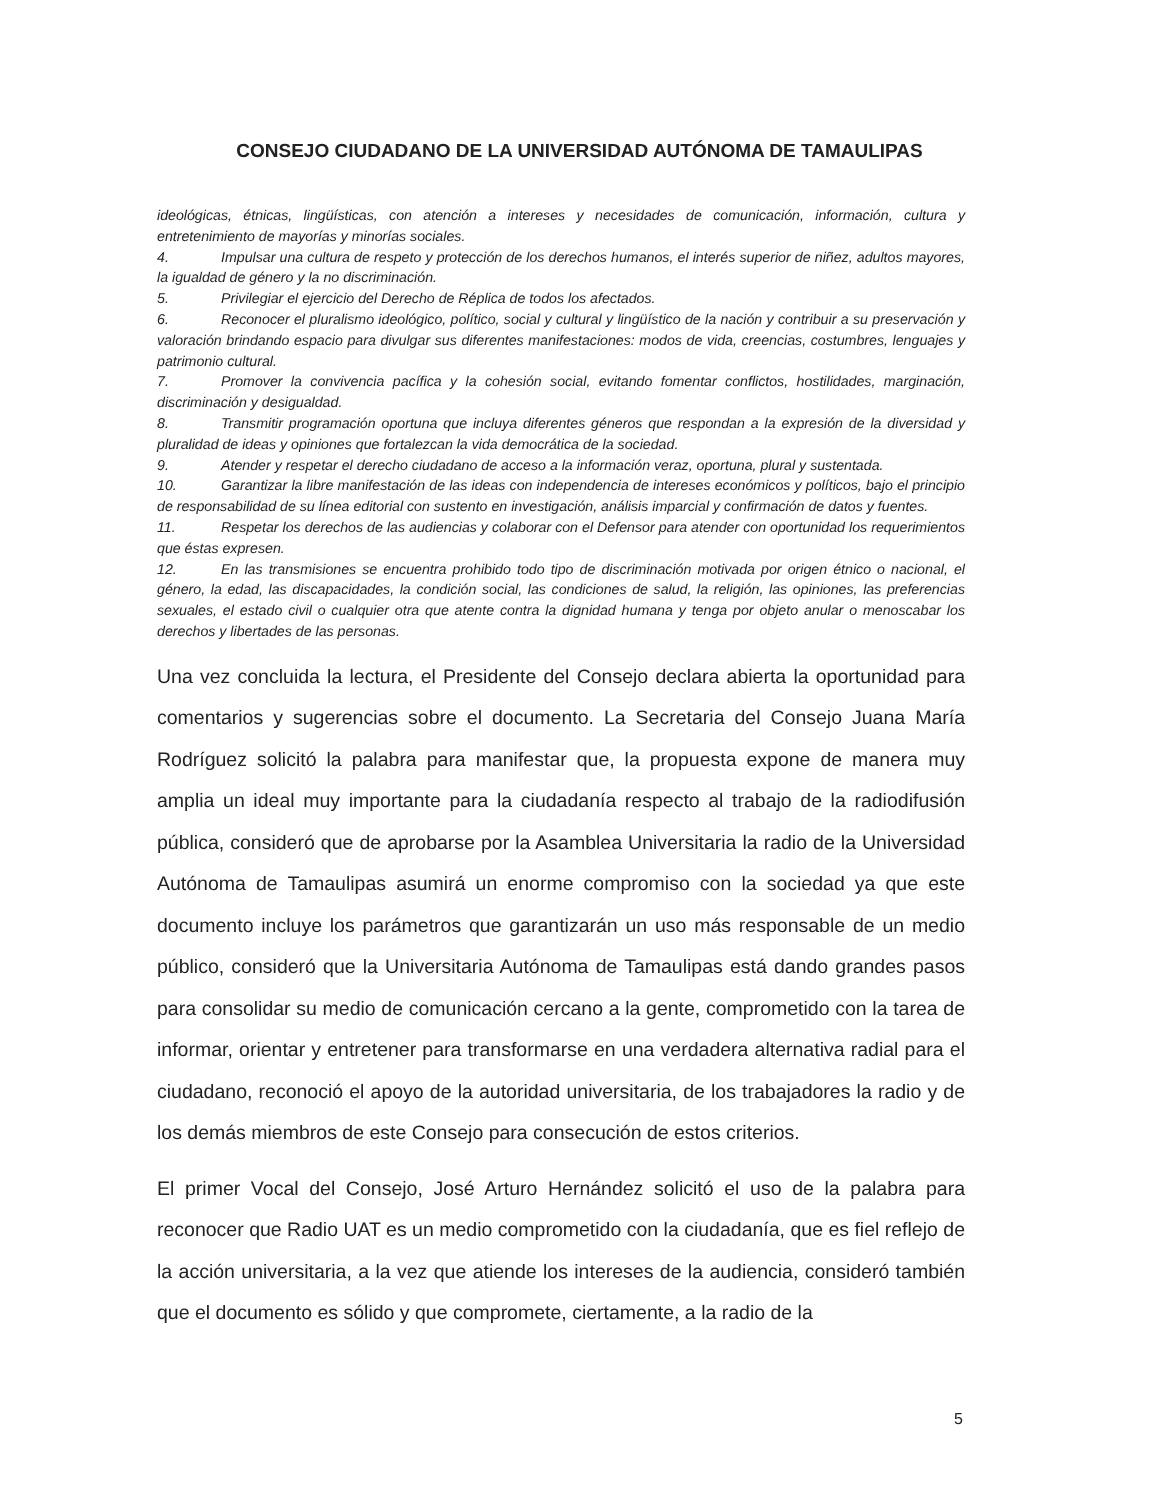CONSEJO CIUDADANO DE LA UNIVERSIDAD AUTÓNOMA DE TAMAULIPAS
ideológicas, étnicas, lingüísticas, con atención a intereses y necesidades de comunicación, información, cultura y entretenimiento de mayorías y minorías sociales.
4. Impulsar una cultura de respeto y protección de los derechos humanos, el interés superior de niñez, adultos mayores, la igualdad de género y la no discriminación.
5. Privilegiar el ejercicio del Derecho de Réplica de todos los afectados.
6. Reconocer el pluralismo ideológico, político, social y cultural y lingüístico de la nación y contribuir a su preservación y valoración brindando espacio para divulgar sus diferentes manifestaciones: modos de vida, creencias, costumbres, lenguajes y patrimonio cultural.
7. Promover la convivencia pacífica y la cohesión social, evitando fomentar conflictos, hostilidades, marginación, discriminación y desigualdad.
8. Transmitir programación oportuna que incluya diferentes géneros que respondan a la expresión de la diversidad y pluralidad de ideas y opiniones que fortalezcan la vida democrática de la sociedad.
9. Atender y respetar el derecho ciudadano de acceso a la información veraz, oportuna, plural y sustentada.
10. Garantizar la libre manifestación de las ideas con independencia de intereses económicos y políticos, bajo el principio de responsabilidad de su línea editorial con sustento en investigación, análisis imparcial y confirmación de datos y fuentes.
11. Respetar los derechos de las audiencias y colaborar con el Defensor para atender con oportunidad los requerimientos que éstas expresen.
12. En las transmisiones se encuentra prohibido todo tipo de discriminación motivada por origen étnico o nacional, el género, la edad, las discapacidades, la condición social, las condiciones de salud, la religión, las opiniones, las preferencias sexuales, el estado civil o cualquier otra que atente contra la dignidad humana y tenga por objeto anular o menoscabar los derechos y libertades de las personas.
Una vez concluida la lectura, el Presidente del Consejo declara abierta la oportunidad para comentarios y sugerencias sobre el documento. La Secretaria del Consejo Juana María Rodríguez solicitó la palabra para manifestar que, la propuesta expone de manera muy amplia un ideal muy importante para la ciudadanía respecto al trabajo de la radiodifusión pública, consideró que de aprobarse por la Asamblea Universitaria la radio de la Universidad Autónoma de Tamaulipas asumirá un enorme compromiso con la sociedad ya que este documento incluye los parámetros que garantizarán un uso más responsable de un medio público, consideró que la Universitaria Autónoma de Tamaulipas está dando grandes pasos para consolidar su medio de comunicación cercano a la gente, comprometido con la tarea de informar, orientar y entretener para transformarse en una verdadera alternativa radial para el ciudadano, reconoció el apoyo de la autoridad universitaria, de los trabajadores la radio y de los demás miembros de este Consejo para consecución de estos criterios.
El primer Vocal del Consejo, José Arturo Hernández solicitó el uso de la palabra para reconocer que Radio UAT es un medio comprometido con la ciudadanía, que es fiel reflejo de la acción universitaria, a la vez que atiende los intereses de la audiencia, consideró también que el documento es sólido y que compromete, ciertamente, a la radio de la
5